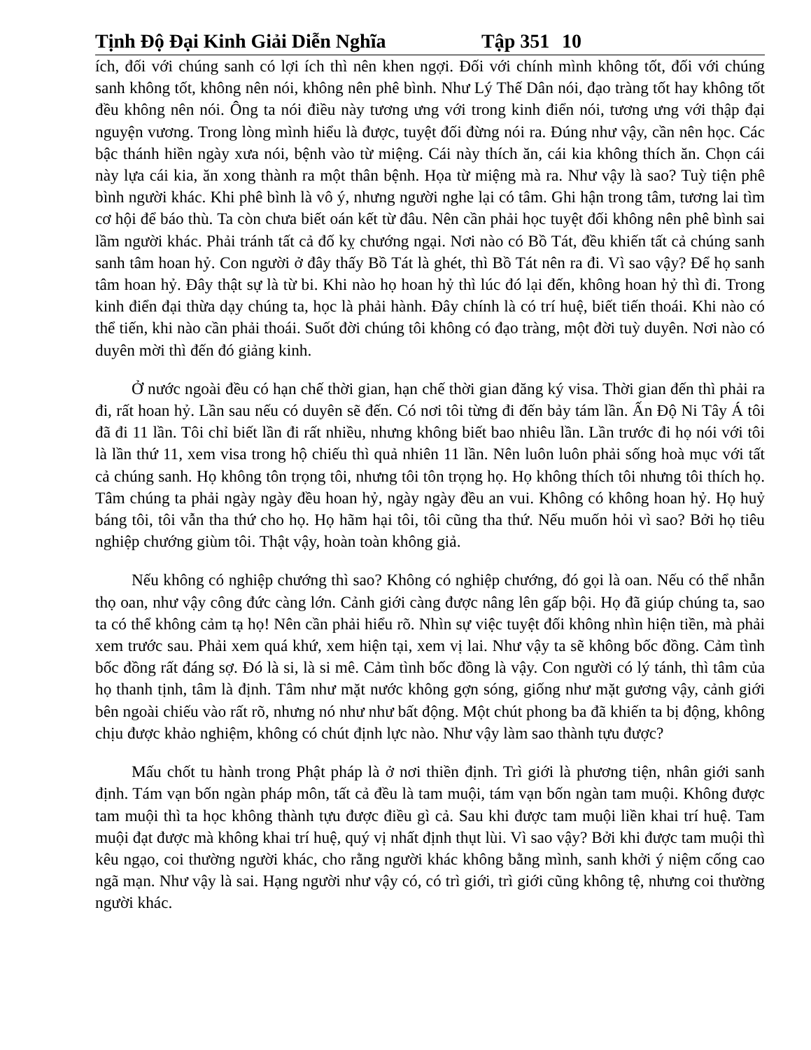Tịnh Độ Đại Kinh Giải Diễn Nghĩa Tập 351 10
ích, đối với chúng sanh có lợi ích thì nên khen ngợi. Đối với chính mình không tốt, đối với chúng sanh không tốt, không nên nói, không nên phê bình. Như Lý Thế Dân nói, đạo tràng tốt hay không tốt đều không nên nói. Ông ta nói điều này tương ưng với trong kinh điển nói, tương ưng với thập đại nguyện vương. Trong lòng mình hiểu là được, tuyệt đối đừng nói ra. Đúng như vậy, cần nên học. Các bậc thánh hiền ngày xưa nói, bệnh vào từ miệng. Cái này thích ăn, cái kia không thích ăn. Chọn cái này lựa cái kia, ăn xong thành ra một thân bệnh. Họa từ miệng mà ra. Như vậy là sao? Tuỳ tiện phê bình người khác. Khi phê bình là vô ý, nhưng người nghe lại có tâm. Ghi hận trong tâm, tương lai tìm cơ hội để báo thù. Ta còn chưa biết oán kết từ đâu. Nên cần phải học tuyệt đối không nên phê bình sai lầm người khác. Phải tránh tất cả đố kỵ chướng ngại. Nơi nào có Bồ Tát, đều khiến tất cả chúng sanh sanh tâm hoan hỷ. Con người ở đây thấy Bồ Tát là ghét, thì Bồ Tát nên ra đi. Vì sao vậy? Để họ sanh tâm hoan hỷ. Đây thật sự là từ bi. Khi nào họ hoan hỷ thì lúc đó lại đến, không hoan hỷ thì đi. Trong kinh điển đại thừa dạy chúng ta, học là phải hành. Đây chính là có trí huệ, biết tiến thoái. Khi nào có thể tiến, khi nào cần phải thoái. Suốt đời chúng tôi không có đạo tràng, một đời tuỳ duyên. Nơi nào có duyên mời thì đến đó giảng kinh.
Ở nước ngoài đều có hạn chế thời gian, hạn chế thời gian đăng ký visa. Thời gian đến thì phải ra đi, rất hoan hỷ. Lần sau nếu có duyên sẽ đến. Có nơi tôi từng đi đến bảy tám lần. Ấn Độ Ni Tây Á tôi đã đi 11 lần. Tôi chỉ biết lần đi rất nhiều, nhưng không biết bao nhiêu lần. Lần trước đi họ nói với tôi là lần thứ 11, xem visa trong hộ chiếu thì quả nhiên 11 lần. Nên luôn luôn phải sống hoà mục với tất cả chúng sanh. Họ không tôn trọng tôi, nhưng tôi tôn trọng họ. Họ không thích tôi nhưng tôi thích họ. Tâm chúng ta phải ngày ngày đều hoan hỷ, ngày ngày đều an vui. Không có không hoan hỷ. Họ huỷ báng tôi, tôi vẫn tha thứ cho họ. Họ hãm hại tôi, tôi cũng tha thứ. Nếu muốn hỏi vì sao? Bởi họ tiêu nghiệp chướng giùm tôi. Thật vậy, hoàn toàn không giả.
Nếu không có nghiệp chướng thì sao? Không có nghiệp chướng, đó gọi là oan. Nếu có thể nhẫn thọ oan, như vậy công đức càng lớn. Cảnh giới càng được nâng lên gấp bội. Họ đã giúp chúng ta, sao ta có thể không cảm tạ họ! Nên cần phải hiểu rõ. Nhìn sự việc tuyệt đối không nhìn hiện tiền, mà phải xem trước sau. Phải xem quá khứ, xem hiện tại, xem vị lai. Như vậy ta sẽ không bốc đồng. Cảm tình bốc đồng rất đáng sợ. Đó là si, là si mê. Cảm tình bốc đồng là vậy. Con người có lý tánh, thì tâm của họ thanh tịnh, tâm là định. Tâm như mặt nước không gợn sóng, giống như mặt gương vậy, cảnh giới bên ngoài chiếu vào rất rõ, nhưng nó như như bất động. Một chút phong ba đã khiến ta bị động, không chịu được khảo nghiệm, không có chút định lực nào. Như vậy làm sao thành tựu được?
Mấu chốt tu hành trong Phật pháp là ở nơi thiền định. Trì giới là phương tiện, nhân giới sanh định. Tám vạn bốn ngàn pháp môn, tất cả đều là tam muội, tám vạn bốn ngàn tam muội. Không được tam muội thì ta học không thành tựu được điều gì cả. Sau khi được tam muội liền khai trí huệ. Tam muội đạt được mà không khai trí huệ, quý vị nhất định thụt lùi. Vì sao vậy? Bởi khi được tam muội thì kêu ngạo, coi thường người khác, cho rằng người khác không bằng mình, sanh khởi ý niệm cống cao ngã mạn. Như vậy là sai. Hạng người như vậy có, có trì giới, trì giới cũng không tệ, nhưng coi thường người khác.